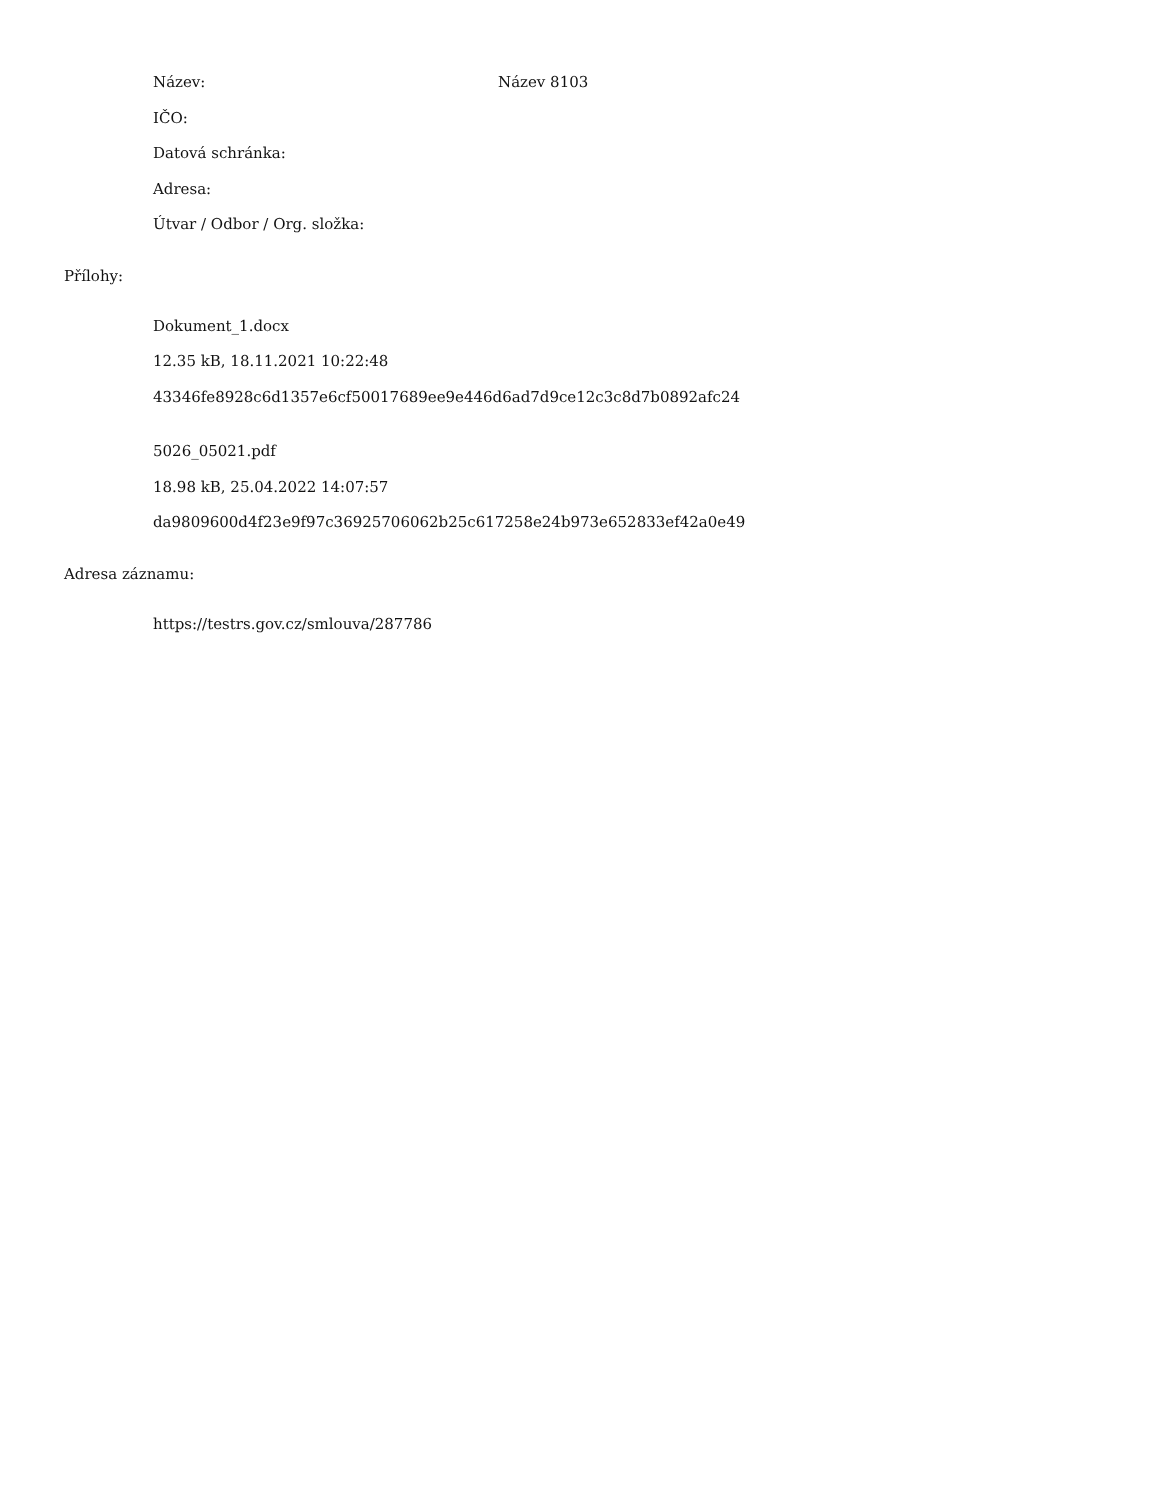Název: Název 8103
IČO:
Datová schránka:
Adresa:
Útvar / Odbor / Org. složka:
Přílohy:
Dokument_1.docx
12.35 kB, 18.11.2021 10:22:48
43346fe8928c6d1357e6cf50017689ee9e446d6ad7d9ce12c3c8d7b0892afc24
5026_05021.pdf
18.98 kB, 25.04.2022 14:07:57
da9809600d4f23e9f97c36925706062b25c617258e24b973e652833ef42a0e49
Adresa záznamu:
https://testrs.gov.cz/smlouva/287786